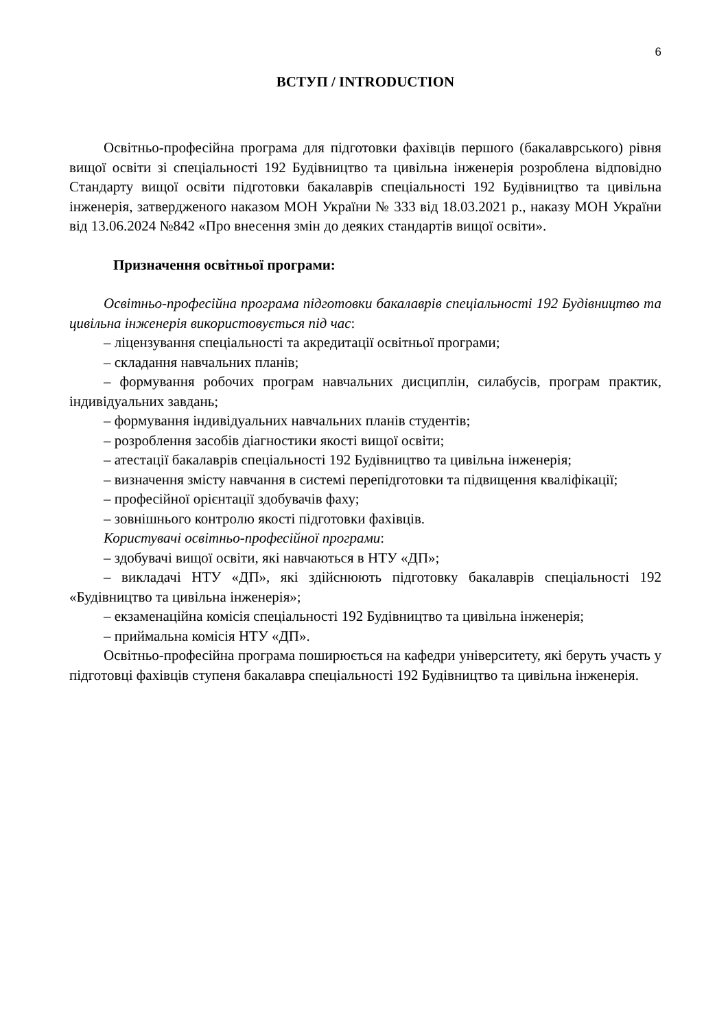6
ВСТУП / INTRODUCTION
Освітньо-професійна програма для підготовки фахівців першого (бакалаврського) рівня вищої освіти зі спеціальності 192 Будівництво та цивільна інженерія розроблена відповідно Стандарту вищої освіти підготовки бакалаврів спеціальності 192 Будівництво та цивільна інженерія, затвердженого наказом МОН України № 333 від 18.03.2021 р., наказу МОН України від 13.06.2024 №842 «Про внесення змін до деяких стандартів вищої освіти».
Призначення освітньої програми:
Освітньо-професійна програма підготовки бакалаврів спеціальності 192 Будівництво та цивільна інженерія використовується під час:
– ліцензування спеціальності та акредитації освітньої програми;
– складання навчальних планів;
– формування робочих програм навчальних дисциплін, силабусів, програм практик, індивідуальних завдань;
– формування індивідуальних навчальних планів студентів;
– розроблення засобів діагностики якості вищої освіти;
– атестації бакалаврів спеціальності 192 Будівництво та цивільна інженерія;
– визначення змісту навчання в системі перепідготовки та підвищення кваліфікації;
– професійної орієнтації здобувачів фаху;
– зовнішнього контролю якості підготовки фахівців.
Користувачі освітньо-професійної програми:
– здобувачі вищої освіти, які навчаються в НТУ «ДП»;
– викладачі НТУ «ДП», які здійснюють підготовку бакалаврів спеціальності 192 «Будівництво та цивільна інженерія»;
– екзаменаційна комісія спеціальності 192 Будівництво та цивільна інженерія;
– приймальна комісія НТУ «ДП».
Освітньо-професійна програма поширюється на кафедри університету, які беруть участь у підготовці фахівців ступеня бакалавра спеціальності 192 Будівництво та цивільна інженерія.